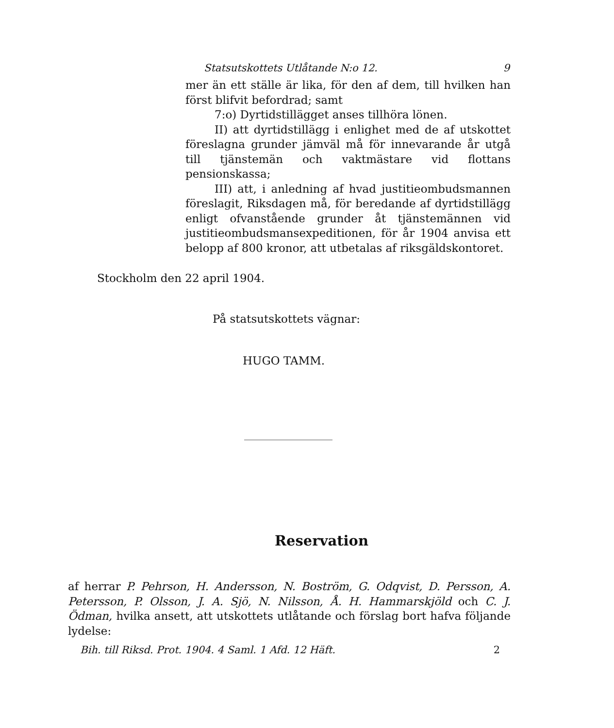Statsutskottets Utlåtande N:o 12. 9
mer än ett ställe är lika, för den af dem, till hvilken han först blifvit befordrad; samt
7:o) Dyrtidstillägget anses tillhöra lönen.
II) att dyrtidstillägg i enlighet med de af utskottet föreslagna grunder jämväl må för innevarande år utgå till tjänstemän och vaktmästare vid flottans pensionskassa;
III) att, i anledning af hvad justitieombudsmannen föreslagit, Riksdagen må, för beredande af dyrtidstillägg enligt ofvanstående grunder åt tjänstemännen vid justitieombudsmansexpeditionen, för år 1904 anvisa ett belopp af 800 kronor, att utbetalas af riksgäldskontoret.
Stockholm den 22 april 1904.
På statsutskottets vägnar:
HUGO TAMM.
Reservation
af herrar P. Pehrson, H. Andersson, N. Boström, G. Odqvist, D. Persson, A. Petersson, P. Olsson, J. A. Sjö, N. Nilsson, Å. H. Hammarskjöld och C. J. Ödman, hvilka ansett, att utskottets utlåtande och förslag bort hafva följande lydelse:
Bih. till Riksd. Prot. 1904. 4 Saml. 1 Afd. 12 Häft. 2